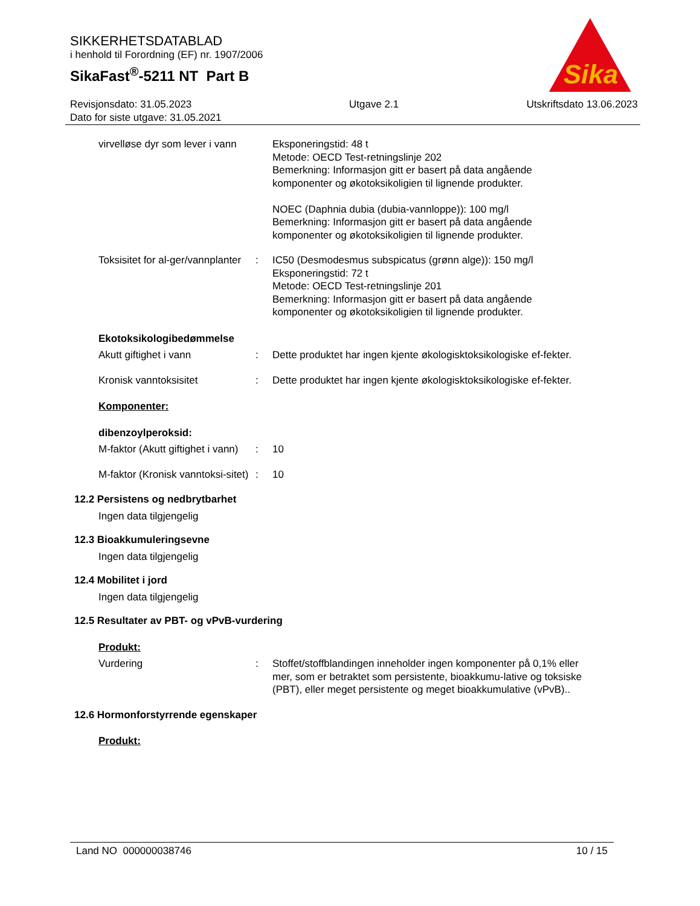SIKKERHETSDATABLAD
i henhold til Forordning (EF) nr. 1907/2006
SikaFast<sup>®</sup>-5211 NT Part B
Sika
Revisjonsdato: 31.05.2023
Dato for siste utgave: 31.05.2021
Utgave 2.1 Utskriftsdato 13.06.2023
virvelløse dyr som lever i vann
Eksponeringstid: 48 t
Metode: OECD Test-retningslinje 202
Bemerkning: Informasjon gitt er basert på data angående komponenter og økotoksikoligien til lignende produkter.
NOEC (Daphnia dubia (dubia-vannloppe)): 100 mg/l
Bemerkning: Informasjon gitt er basert på data angående komponenter og økotoksikoligien til lignende produkter.
Toksisitet for al-ger/vannplanter
: IC50 (Desmodesmus subspicatus (grønn alge)): 150 mg/l
Eksponeringstid: 72 t
Metode: OECD Test-retningslinje 201
Bemerkning: Informasjon gitt er basert på data angående komponenter og økotoksikoligien til lignende produkter.
Ekotoksikologibedømmelse
Akutt giftighet i vann : Dette produktet har ingen kjente økologisktoksikologiske ef-fekter.
Kronisk vanntoksisitet : Dette produktet har ingen kjente økologisktoksikologiske ef-fekter.
Komponenter:
dibenzoylperoksid:
M-faktor (Akutt giftighet i vann)
: 10
M-faktor (Kronisk vanntoksi-sitet)
: 10
12.2 Persistens og nedbrytbarhet
Ingen data tilgjengelig
12.3 Bioakkumuleringsevne
Ingen data tilgjengelig
12.4 Mobilitet i jord
Ingen data tilgjengelig
12.5 Resultater av PBT- og vPvB-vurdering
Produkt:
Vurdering : Stoffet/stoffblandingen inneholder ingen komponenter på 0,1% eller mer, som er betraktet som persistente, bioakkumu-lative og toksiske (PBT), eller meget persistente og meget bioakkumulative (vPvB)..
12.6 Hormonforstyrrende egenskaper
Produkt:
Land NO 000000038746 10 / 15